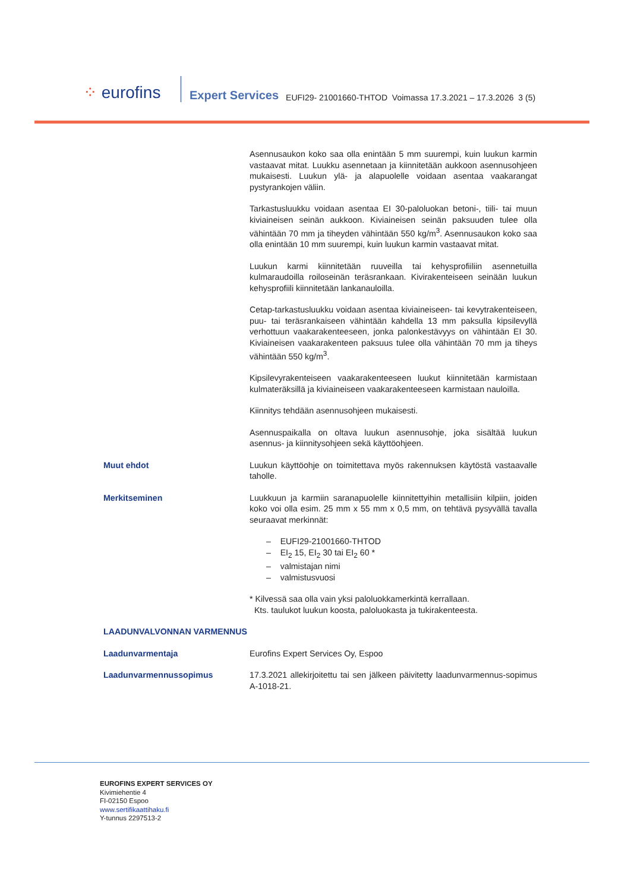⁘ eurofins
Expert Services
EUFI29- 21001660-THTOD Voimassa 17.3.2021 – 17.3.2026 3 (5)
Asennusaukon koko saa olla enintään 5 mm suurempi, kuin luukun karmin vastaavat mitat. Luukku asennetaan ja kiinnitetään aukkoon asennusohjeen mukaisesti. Luukun ylä- ja alapuolelle voidaan asentaa vaakarangat pystyrankojen väliin.
Tarkastusluukku voidaan asentaa EI 30-paloluokan betoni-, tiili- tai muun kiviaineisen seinän aukkoon. Kiviaineisen seinän paksuuden tulee olla vähintään 70 mm ja tiheyden vähintään 550 kg/m<sup>3</sup>. Asennusaukon koko saa olla enintään 10 mm suurempi, kuin luukun karmin vastaavat mitat.
Luukun karmi kiinnitetään ruuveilla tai kehysprofiiliin asennetuilla kulmaraudoilla roiloseinän teräsrankaan. Kivirakenteiseen seinään luukun kehysprofiili kiinnitetään lankanauloilla.
Cetap-tarkastusluukku voidaan asentaa kiviaineiseen- tai kevytrakenteiseen, puu- tai teräsrankaiseen vähintään kahdella 13 mm paksulla kipsilevyllä verhottuun vaakarakenteeseen, jonka palonkestävyys on vähintään EI 30. Kiviaineisen vaakarakenteen paksuus tulee olla vähintään 70 mm ja tiheys vähintään 550 kg/m<sup>3</sup>.
Kipsilevyrakenteiseen vaakarakenteeseen luukut kiinnitetään karmistaan kulmateräksillä ja kiviaineiseen vaakarakenteeseen karmistaan nauloilla.
Kiinnitys tehdään asennusohjeen mukaisesti.
Asennuspaikalla on oltava luukun asennusohje, joka sisältää luukun asennus- ja kiinnitysohjeen sekä käyttöohjeen.
Muut ehdot Luukun käyttöohje on toimitettava myös rakennuksen käytöstä vastaavalle taholle.
Merkitseminen Luukkuun ja karmiin saranapuolelle kiinnitettyihin metallisiin kilpiin, joiden koko voi olla esim. 25 mm x 55 mm x 0,5 mm, on tehtävä pysyvällä tavalla seuraavat merkinnät:
– EUFI29-21001660-THTOD
– EI<sub>2</sub> 15, EI<sub>2</sub> 30 tai EI<sub>2</sub> 60 *
– valmistajan nimi
– valmistusvuosi
* Kilvessä saa olla vain yksi paloluokkamerkintä kerrallaan.
Kts. taulukot luukun koosta, paloluokasta ja tukirakenteesta.
LAADUNVALVONNAN VARMENNUS
Laadunvarmentaja Eurofins Expert Services Oy, Espoo
Laadunvarmennussopimus 17.3.2021 allekirjoitettu tai sen jälkeen päivitetty laadunvarmennus-sopimus A-1018-21.
EUROFINS EXPERT SERVICES OY
Kivimiehentie 4
FI-02150 Espoo
www.sertifikaattihaku.fi
Y-tunnus 2297513-2